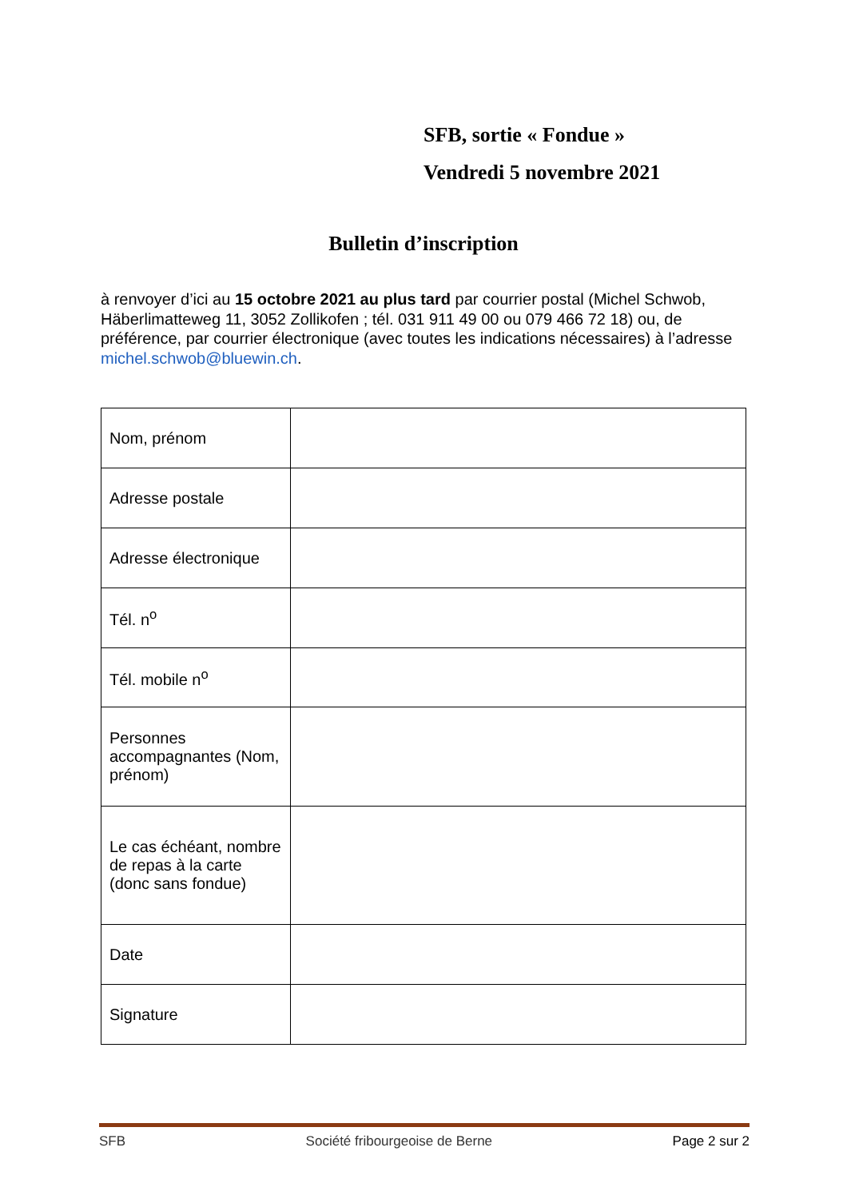SFB, sortie « Fondue »
Vendredi 5 novembre 2021
Bulletin d’inscription
à renvoyer d’ici au 15 octobre 2021 au plus tard par courrier postal (Michel Schwob, Häberlimatteweg 11, 3052 Zollikofen ; tél. 031 911 49 00 ou 079 466 72 18) ou, de préférence, par courrier électronique (avec toutes les indications nécessaires) à l’adresse michel.schwob@bluewin.ch.
| Nom, prénom | |
| Adresse postale | |
| Adresse électronique | |
| Tél. n<sup>o</sup> | |
| Tél. mobile n<sup>o</sup> | |
| Personnes accompagnantes (Nom, prénom) | |
| Le cas échéant, nombre de repas à la carte (donc sans fondue) | |
| Date | |
| Signature | |
SFB Société fribourgeoise de Berne Page 2 sur 2